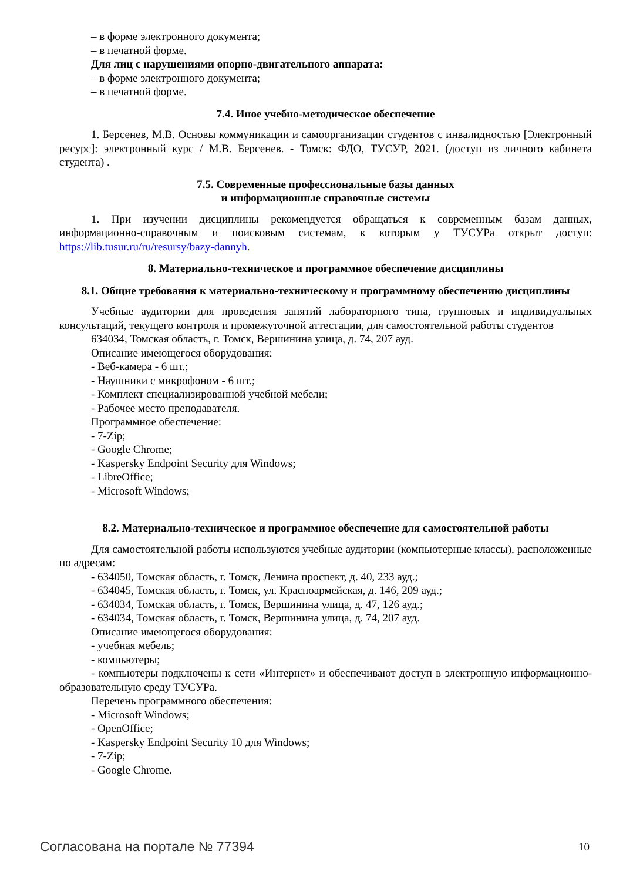– в форме электронного документа;
– в печатной форме.
Для лиц с нарушениями опорно-двигательного аппарата:
– в форме электронного документа;
– в печатной форме.
7.4. Иное учебно-методическое обеспечение
1. Берсенев, М.В. Основы коммуникации и самоорганизации студентов с инвалидностью [Электронный ресурс]: электронный курс / М.В. Берсенев. - Томск: ФДО, ТУСУР, 2021. (доступ из личного кабинета студента) .
7.5. Современные профессиональные базы данных
и информационные справочные системы
1. При изучении дисциплины рекомендуется обращаться к современным базам данных, информационно-справочным и поисковым системам, к которым у ТУСУРа открыт доступ: https://lib.tusur.ru/ru/resursy/bazy-dannyh.
8. Материально-техническое и программное обеспечение дисциплины
8.1. Общие требования к материально-техническому и программному обеспечению дисциплины
Учебные аудитории для проведения занятий лабораторного типа, групповых и индивидуальных консультаций, текущего контроля и промежуточной аттестации, для самостоятельной работы студентов
634034, Томская область, г. Томск, Вершинина улица, д. 74, 207 ауд.
Описание имеющегося оборудования:
- Веб-камера - 6 шт.;
- Наушники с микрофоном - 6 шт.;
- Комплект специализированной учебной мебели;
- Рабочее место преподавателя.
Программное обеспечение:
- 7-Zip;
- Google Chrome;
- Kaspersky Endpoint Security для Windows;
- LibreOffice;
- Microsoft Windows;
8.2. Материально-техническое и программное обеспечение для самостоятельной работы
Для самостоятельной работы используются учебные аудитории (компьютерные классы), расположенные по адресам:
- 634050, Томская область, г. Томск, Ленина проспект, д. 40, 233 ауд.;
- 634045, Томская область, г. Томск, ул. Красноармейская, д. 146, 209 ауд.;
- 634034, Томская область, г. Томск, Вершинина улица, д. 47, 126 ауд.;
- 634034, Томская область, г. Томск, Вершинина улица, д. 74, 207 ауд.
Описание имеющегося оборудования:
- учебная мебель;
- компьютеры;
- компьютеры подключены к сети «Интернет» и обеспечивают доступ в электронную информационно-образовательную среду ТУСУРа.
Перечень программного обеспечения:
- Microsoft Windows;
- OpenOffice;
- Kaspersky Endpoint Security 10 для Windows;
- 7-Zip;
- Google Chrome.
Согласована на портале № 77394 10